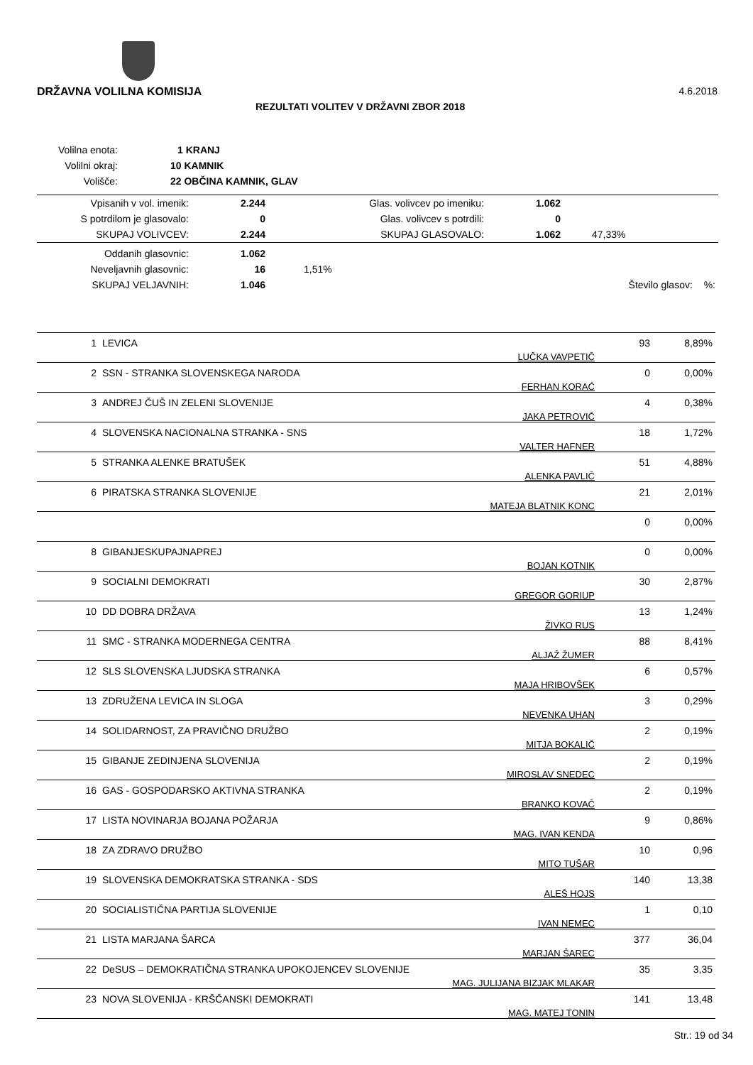DRŽAVNA VOLILNA KOMISIJA 4.6.2018
REZULTATI VOLITEV V DRŽAVNI ZBOR 2018
| Volilna enota: | 1 KRANJ |
| Volilni okraj: | 10 KAMNIK |
| Volišče: | 22 OBČINA KAMNIK, GLAV |
| Vpisanih v vol. imenik: | 2.244 | Glas. volivcev po imeniku: | 1.062 | |
| S potrdilom je glasovalo: | 0 | Glas. volivcev s potrdili: | 0 | |
| SKUPAJ VOLIVCEV: | 2.244 | SKUPAJ GLASOVALO: | 1.062 | 47,33% |
| Oddanih glasovnic: | 1.062 | | | |
| Neveljavnih glasovnic: | 16 | 1,51% | | |
| SKUPAJ VELJAVNIH: | 1.046 | | Število glasov: | %: |
| 1 | LEVICA | LUČKA VAVPETIČ | 93 | 8,89% |
| 2 | SSN - STRANKA SLOVENSKEGA NARODA | FERHAN KORAĆ | 0 | 0,00% |
| 3 | ANDREJ ČUŠ IN ZELENI SLOVENIJE | JAKA PETROVIČ | 4 | 0,38% |
| 4 | SLOVENSKA NACIONALNA STRANKA - SNS | VALTER HAFNER | 18 | 1,72% |
| 5 | STRANKA ALENKE BRATUŠEK | ALENKA PAVLIČ | 51 | 4,88% |
| 6 | PIRATSKA STRANKA SLOVENIJE | MATEJA BLATNIK KONC | 21 | 2,01% |
| | | | 0 | 0,00% |
| 8 | GIBANJESKUPAJNAPREJ | BOJAN KOTNIK | 0 | 0,00% |
| 9 | SOCIALNI DEMOKRATI | GREGOR GORIUP | 30 | 2,87% |
| 10 | DD DOBRA DRŽAVA | ŽIVKO RUS | 13 | 1,24% |
| 11 | SMC - STRANKA MODERNEGA CENTRA | ALJAŽ ŽUMER | 88 | 8,41% |
| 12 | SLS SLOVENSKA LJUDSKA STRANKA | MAJA HRIBOVŠEK | 6 | 0,57% |
| 13 | ZDRUŽENA LEVICA IN SLOGA | NEVENKA UHAN | 3 | 0,29% |
| 14 | SOLIDARNOST, ZA PRAVIČNO DRUŽBO | MITJA BOKALIČ | 2 | 0,19% |
| 15 | GIBANJE ZEDINJENA SLOVENIJA | MIROSLAV SNEDEC | 2 | 0,19% |
| 16 | GAS - GOSPODARSKO AKTIVNA STRANKA | BRANKO KOVAČ | 2 | 0,19% |
| 17 | LISTA NOVINARJA BOJANA POŽARJA | MAG. IVAN KENDA | 9 | 0,86% |
| 18 | ZA ZDRAVO DRUŽBO | MITO TUŠAR | 10 | 0,96 |
| 19 | SLOVENSKA DEMOKRATSKA STRANKA - SDS | ALEŠ HOJS | 140 | 13,38 |
| 20 | SOCIALISTIČNA PARTIJA SLOVENIJE | IVAN NEMEC | 1 | 0,10 |
| 21 | LISTA MARJANA ŠARCA | MARJAN ŠAREC | 377 | 36,04 |
| 22 | DeSUS – DEMOKRATIČNA STRANKA UPOKOJENCEV SLOVENIJE | MAG. JULIJANA BIZJAK MLAKAR | 35 | 3,35 |
| 23 | NOVA SLOVENIJA - KRŠČANSKI DEMOKRATI | MAG. MATEJ TONIN | 141 | 13,48 |
Str.: 19 od 34